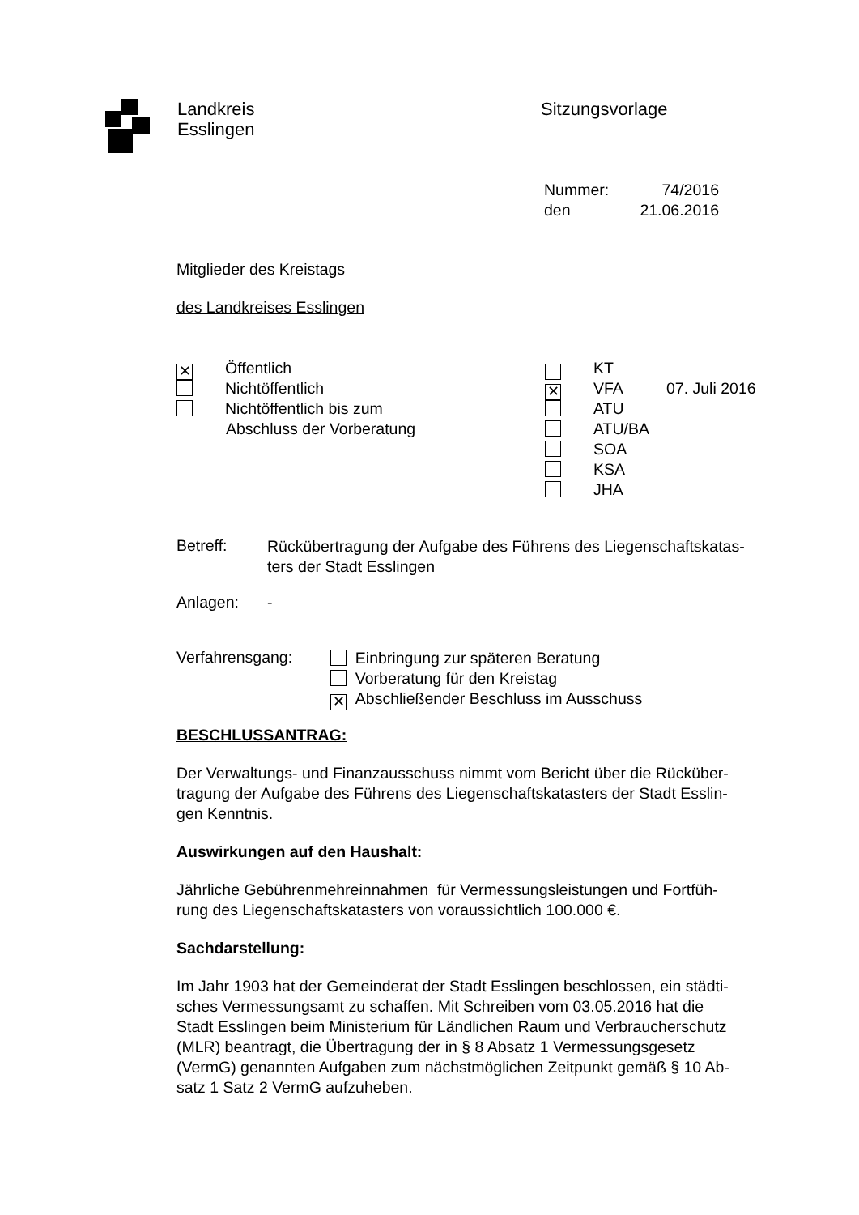Landkreis
Esslingen
Sitzungsvorlage
Nummer: 74/2016
den 21.06.2016
Mitglieder des Kreistags
des Landkreises Esslingen
✕ Öffentlich
Nichtöffentlich
Nichtöffentlich bis zum
Abschluss der Vorberatung
KT
✕ VFA 07. Juli 2016
ATU
ATU/BA
SOA
KSA
JHA
Betreff:
Rückübertragung der Aufgabe des Führens des Liegenschaftskatas-
ters der Stadt Esslingen
Anlagen: -
Verfahrensgang:
Einbringung zur späteren Beratung
Vorberatung für den Kreistag
✕ Abschließender Beschluss im Ausschuss
BESCHLUSSANTRAG:
Der Verwaltungs- und Finanzausschuss nimmt vom Bericht über die Rücküber-
tragung der Aufgabe des Führens des Liegenschaftskatasters der Stadt Esslin-
gen Kenntnis.
Auswirkungen auf den Haushalt:
Jährliche Gebührenmehreinnahmen für Vermessungsleistungen und Fortfüh-
rung des Liegenschaftskatasters von voraussichtlich 100.000 €.
Sachdarstellung:
Im Jahr 1903 hat der Gemeinderat der Stadt Esslingen beschlossen, ein städti-
sches Vermessungsamt zu schaffen. Mit Schreiben vom 03.05.2016 hat die
Stadt Esslingen beim Ministerium für Ländlichen Raum und Verbraucherschutz
(MLR) beantragt, die Übertragung der in § 8 Absatz 1 Vermessungsgesetz
(VermG) genannten Aufgaben zum nächstmöglichen Zeitpunkt gemäß § 10 Ab-
satz 1 Satz 2 VermG aufzuheben.